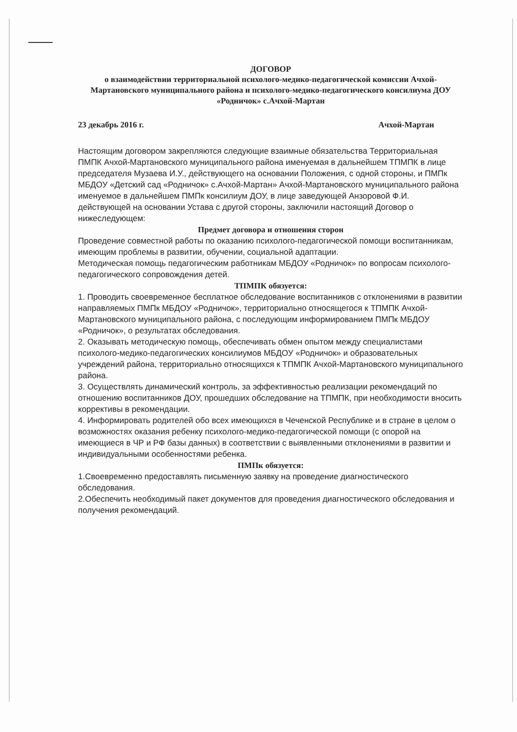ДОГОВОР
о взаимодействии территориальной психолого-медико-педагогической комиссии Ачхой-Мартановского муниципального района и психолого-медико-педагогического консилиума ДОУ «Родничок» с.Ачхой-Мартан
23 декабрь 2016 г. Ачхой-Мартан
Настоящим договором закрепляются следующие взаимные обязательства Территориальная ПМПК Ачхой-Мартановского муниципального района именуемая в дальнейшем ТПМПК в лице председателя Музаева И.У., действующего на основании Положения, с одной стороны, и ПМПк МБДОУ «Детский сад «Родничок» с.Ачхой-Мартан» Ачхой-Мартановского муниципального района именуемое в дальнейшем ПМПк консилиум ДОУ, в лице заведующей Анзоровой Ф.И. действующей на основании Устава с другой стороны, заключили настоящий Договор о нижеследующем:
Предмет договора и отношения сторон
Проведение совместной работы по оказанию психолого-педагогической помощи воспитанникам, имеющим проблемы в развитии, обучении, социальной адаптации.
Методическая помощь педагогическим работникам МБДОУ «Родничок» по вопросам психолого-педагогического сопровождения детей.
ТПМПК обязуется:
1. Проводить своевременное бесплатное обследование воспитанников с отклонениями в развитии направляемых ПМПк МБДОУ «Родничок», территориально относящегося к ТПМПК Ачхой-Мартановского муниципального района, с последующим информированием ПМПк МБДОУ «Родничок», о результатах обследования.
2. Оказывать методическую помощь, обеспечивать обмен опытом между специалистами психолого-медико-педагогических консилиумов МБДОУ «Родничок» и образовательных учреждений района, территориально относящихся к ТПМПК Ачхой-Мартановского муниципального района.
3. Осуществлять динамический контроль, за эффективностью реализации рекомендаций по отношению воспитанников ДОУ, прошедших обследование на ТПМПК, при необходимости вносить коррективы в рекомендации.
4. Информировать родителей обо всех имеющихся в Чеченской Республике и в стране в целом о возможностях оказания ребенку психолого-медико-педагогической помощи (с опорой на имеющиеся в ЧР и РФ базы данных) в соответствии с выявленными отклонениями в развитии и индивидуальными особенностями ребенка.
ПМПк обязуется:
1.Своевременно предоставлять письменную заявку на проведение диагностического обследования.
2.Обеспечить необходимый пакет документов для проведения диагностического обследования и получения рекомендаций.